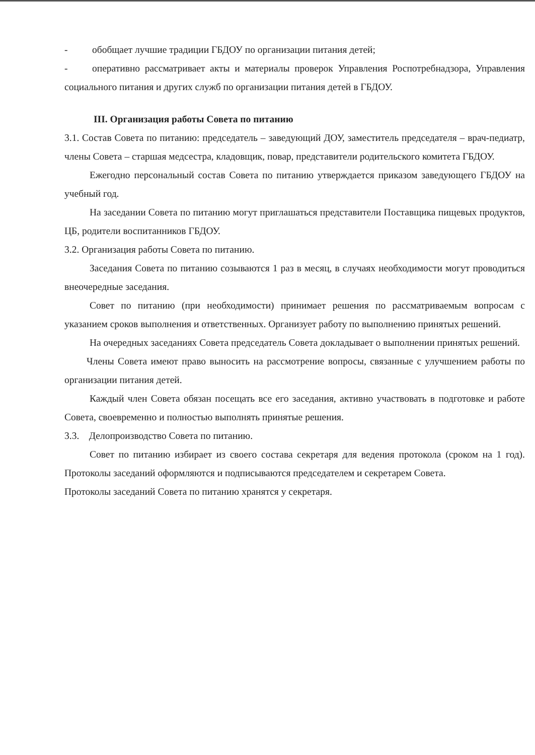- обобщает лучшие традиции ГБДОУ по организации питания детей;
- оперативно рассматривает акты и материалы проверок Управления Роспотребнадзора, Управления социального питания и других служб по организации питания детей в ГБДОУ.
III. Организация работы Совета по питанию
3.1. Состав Совета по питанию: председатель – заведующий ДОУ, заместитель председателя – врач-педиатр, члены Совета – старшая медсестра, кладовщик, повар, представители родительского комитета ГБДОУ.
Ежегодно персональный состав Совета по питанию утверждается приказом заведующего ГБДОУ на учебный год.
На заседании Совета по питанию могут приглашаться представители Поставщика пищевых продуктов, ЦБ, родители воспитанников ГБДОУ.
3.2. Организация работы Совета по питанию.
Заседания Совета по питанию созываются 1 раз в месяц, в случаях необходимости могут проводиться внеочередные заседания.
Совет по питанию (при необходимости) принимает решения по рассматриваемым вопросам с указанием сроков выполнения и ответственных. Организует работу по выполнению принятых решений.
На очередных заседаниях Совета председатель Совета докладывает о выполнении принятых решений.
Члены Совета имеют право выносить на рассмотрение вопросы, связанные с улучшением работы по организации питания детей.
Каждый член Совета обязан посещать все его заседания, активно участвовать в подготовке и работе Совета, своевременно и полностью выполнять принятые решения.
3.3. Делопроизводство Совета по питанию.
Совет по питанию избирает из своего состава секретаря для ведения протокола (сроком на 1 год). Протоколы заседаний оформляются и подписываются председателем и секретарем Совета.
Протоколы заседаний Совета по питанию хранятся у секретаря.